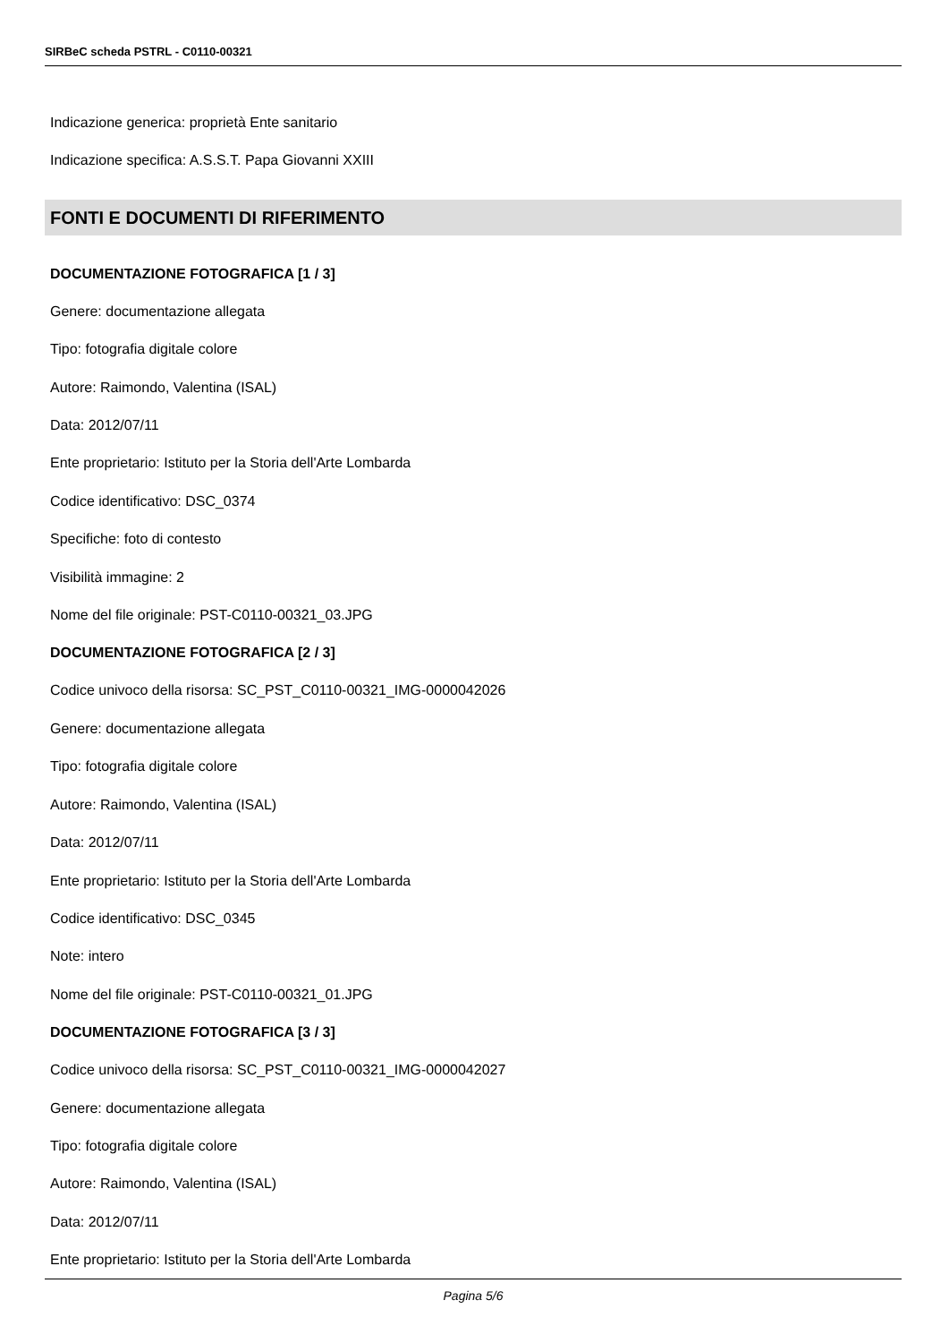SIRBeC scheda PSTRL - C0110-00321
Indicazione generica: proprietà Ente sanitario
Indicazione specifica: A.S.S.T. Papa Giovanni XXIII
FONTI E DOCUMENTI DI RIFERIMENTO
DOCUMENTAZIONE FOTOGRAFICA [1 / 3]
Genere: documentazione allegata
Tipo: fotografia digitale colore
Autore: Raimondo, Valentina (ISAL)
Data: 2012/07/11
Ente proprietario: Istituto per la Storia dell'Arte Lombarda
Codice identificativo: DSC_0374
Specifiche: foto di contesto
Visibilità immagine: 2
Nome del file originale: PST-C0110-00321_03.JPG
DOCUMENTAZIONE FOTOGRAFICA [2 / 3]
Codice univoco della risorsa: SC_PST_C0110-00321_IMG-0000042026
Genere: documentazione allegata
Tipo: fotografia digitale colore
Autore: Raimondo, Valentina (ISAL)
Data: 2012/07/11
Ente proprietario: Istituto per la Storia dell'Arte Lombarda
Codice identificativo: DSC_0345
Note: intero
Nome del file originale: PST-C0110-00321_01.JPG
DOCUMENTAZIONE FOTOGRAFICA [3 / 3]
Codice univoco della risorsa: SC_PST_C0110-00321_IMG-0000042027
Genere: documentazione allegata
Tipo: fotografia digitale colore
Autore: Raimondo, Valentina (ISAL)
Data: 2012/07/11
Ente proprietario: Istituto per la Storia dell'Arte Lombarda
Pagina 5/6